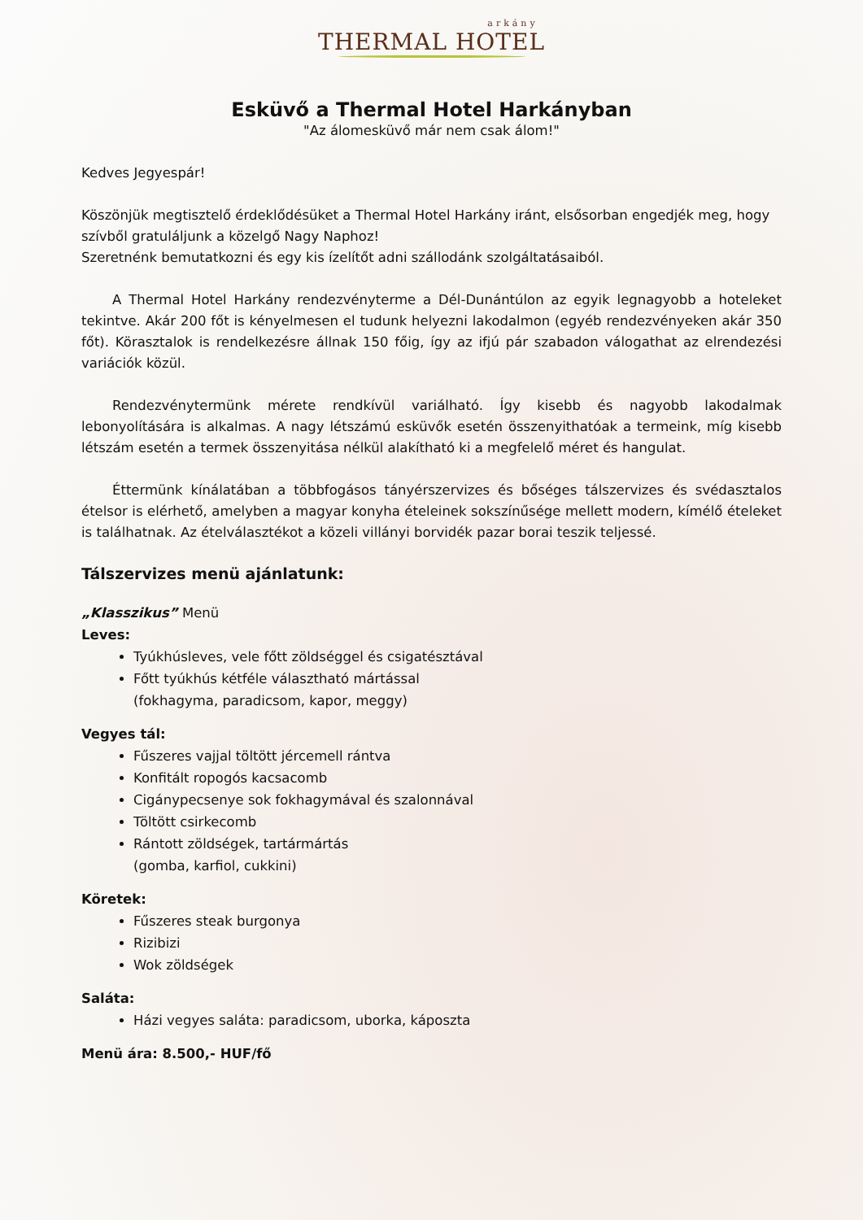arkány
THERMAL HOTEL
Esküvő a Thermal Hotel Harkányban
"Az álomesküvő már nem csak álom!"
Kedves Jegyespár!
Köszönjük megtisztelő érdeklődésüket a Thermal Hotel Harkány iránt, elsősorban engedjék meg, hogy szívből gratuláljunk a közelgő Nagy Naphoz!
Szeretnénk bemutatkozni és egy kis ízelítőt adni szállodánk szolgáltatásaiból.
A Thermal Hotel Harkány rendezvényterme a Dél-Dunántúlon az egyik legnagyobb a hoteleket tekintve. Akár 200 főt is kényelmesen el tudunk helyezni lakodalmon (egyéb rendezvényeken akár 350 főt). Körasztalok is rendelkezésre állnak 150 főig, így az ifjú pár szabadon válogathat az elrendezési variációk közül.
Rendezvénytermünk mérete rendkívül variálható. Így kisebb és nagyobb lakodalmak lebonyolítására is alkalmas. A nagy létszámú esküvők esetén összenyithatóak a termeink, míg kisebb létszám esetén a termek összenyitása nélkül alakítható ki a megfelelő méret és hangulat.
Éttermünk kínálatában a többfogásos tányérszervizes és bőséges tálszervizes és svédasztalos ételsor is elérhető, amelyben a magyar konyha ételeinek sokszínűsége mellett modern, kímélő ételeket is találhatnak. Az ételválasztékot a közeli villányi borvidék pazar borai teszik teljessé.
Tálszervizes menü ajánlatunk:
„Klasszikus” Menü
Leves:
Tyúkhúsleves, vele főtt zöldséggel és csigatésztával
Főtt tyúkhús kétféle választható mártással
(fokhagyma, paradicsom, kapor, meggy)
Vegyes tál:
Fűszeres vajjal töltött jércemell rántva
Konfitált ropogós kacsacomb
Cigánypecsenye sok fokhagymával és szalonnával
Töltött csirkecomb
Rántott zöldségek, tartármártás
(gomba, karfiol, cukkini)
Köretek:
Fűszeres steak burgonya
Rizibizi
Wok zöldségek
Saláta:
Házi vegyes saláta: paradicsom, uborka, káposzta
Menü ára: 8.500,- HUF/fő